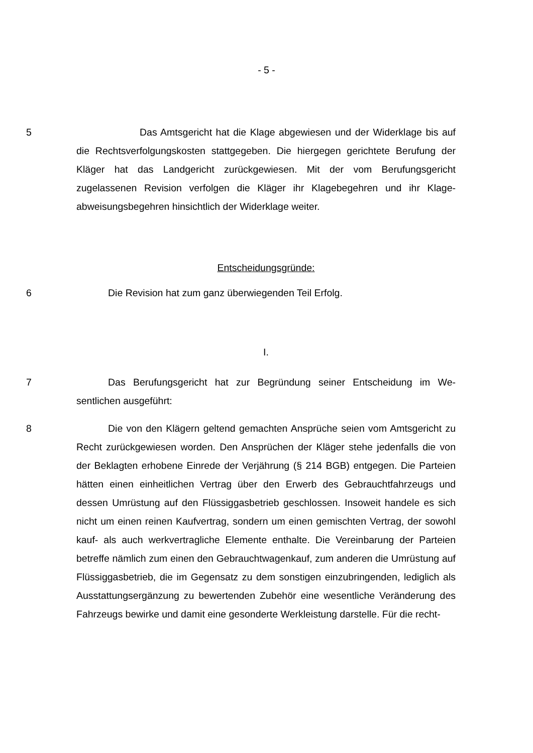- 5 -
5 Das Amtsgericht hat die Klage abgewiesen und der Widerklage bis auf die Rechtsverfolgungskosten stattgegeben. Die hiergegen gerichtete Berufung der Kläger hat das Landgericht zurückgewiesen. Mit der vom Berufungsgericht zugelassenen Revision verfolgen die Kläger ihr Klagebegehren und ihr Klage­abweisungsbegehren hinsichtlich der Widerklage weiter.
Entscheidungsgründe:
6 Die Revision hat zum ganz überwiegenden Teil Erfolg.
I.
7 Das Berufungsgericht hat zur Begründung seiner Entscheidung im We­sentlichen ausgeführt:
8 Die von den Klägern geltend gemachten Ansprüche seien vom Amtsge­richt zu Recht zurückgewiesen worden. Den Ansprüchen der Kläger stehe je­denfalls die von der Beklagten erhobene Einrede der Verjährung (§ 214 BGB) entgegen. Die Parteien hätten einen einheitlichen Vertrag über den Erwerb des Gebrauchtfahrzeugs und dessen Umrüstung auf den Flüssiggasbetrieb ge­schlossen. Insoweit handele es sich nicht um einen reinen Kaufvertrag, sondern um einen gemischten Vertrag, der sowohl kauf- als auch werkvertragliche Ele­mente enthalte. Die Vereinbarung der Parteien betreffe nämlich zum einen den Gebrauchtwagenkauf, zum anderen die Umrüstung auf Flüssiggasbetrieb, die im Gegensatz zu dem sonstigen einzubringenden, lediglich als Ausstattungser­gänzung zu bewertenden Zubehör eine wesentliche Veränderung des Fahr­zeugs bewirke und damit eine gesonderte Werkleistung darstelle. Für die recht-